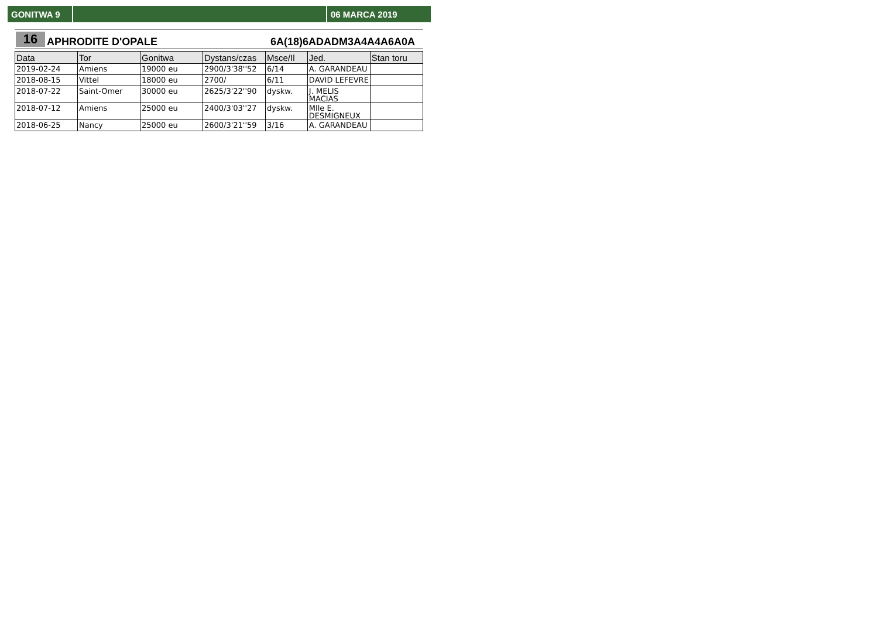GONITWA 9 06 MARCA 2019
16
APHRODITE D'OPALE
6A(18)6ADADM3A4A4A6A0A
| Data | Tor | Gonitwa | Dystans/czas | Msce/Il | Jed. | Stan toru |
| --- | --- | --- | --- | --- | --- | --- |
| 2019-02-24 | Amiens | 19000 eu | 2900/3'38''52 | 6/14 | A. GARANDEAU | |
| 2018-08-15 | Vittel | 18000 eu | 2700/ | 6/11 | DAVID LEFEVRE | |
| 2018-07-22 | Saint-Omer | 30000 eu | 2625/3'22''90 | dyskw. | J. MELIS MACIAS | |
| 2018-07-12 | Amiens | 25000 eu | 2400/3'03''27 | dyskw. | Mlle E. DESMIGNEUX | |
| 2018-06-25 | Nancy | 25000 eu | 2600/3'21''59 | 3/16 | A. GARANDEAU | |